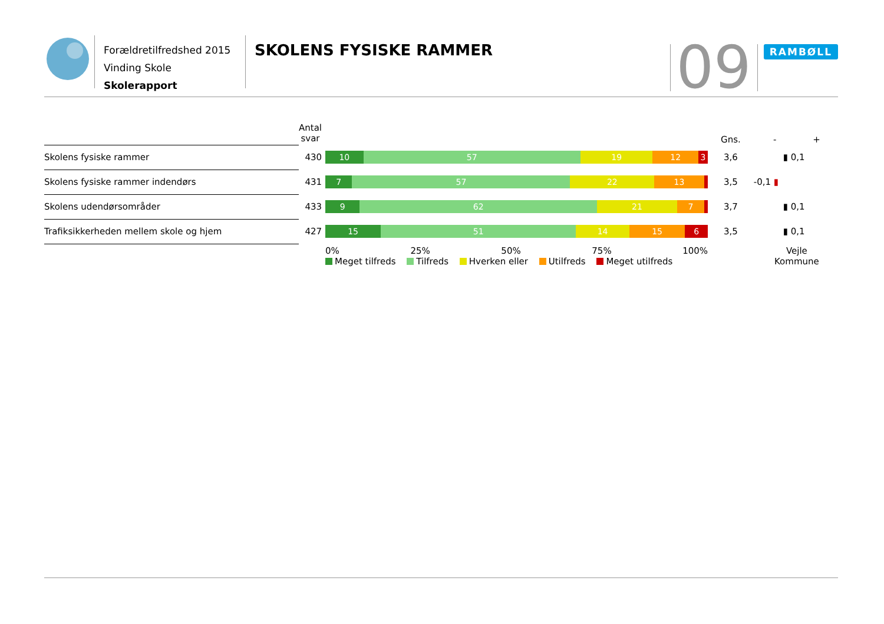Forældretilfredshed 2015
Vinding Skole
Skolerapport
SKOLENS FYSISKE RAMMER
09
RAMBØLL
| | Antal svar | | Gns. | - + |
| --- | --- | --- | --- | --- |
| Skolens fysiske rammer | 430 | 10 57 19 12 3 | 3,6 | ▮ 0,1 |
| Skolens fysiske rammer indendørs | 431 | 7 57 22 13 | 3,5 | -0,1 ▮ |
| Skolens udendørsområder | 433 | 9 62 21 7 | 3,7 | ▮ 0,1 |
| Trafiksikkerheden mellem skole og hjem | 427 | 15 51 14 15 6 | 3,5 | ▮ 0,1 |
| | | 0% 25% 50% 75% 100% Meget tilfreds Tilfreds Hverken eller Utilfreds Meget utilfreds | | Vejle Kommune |